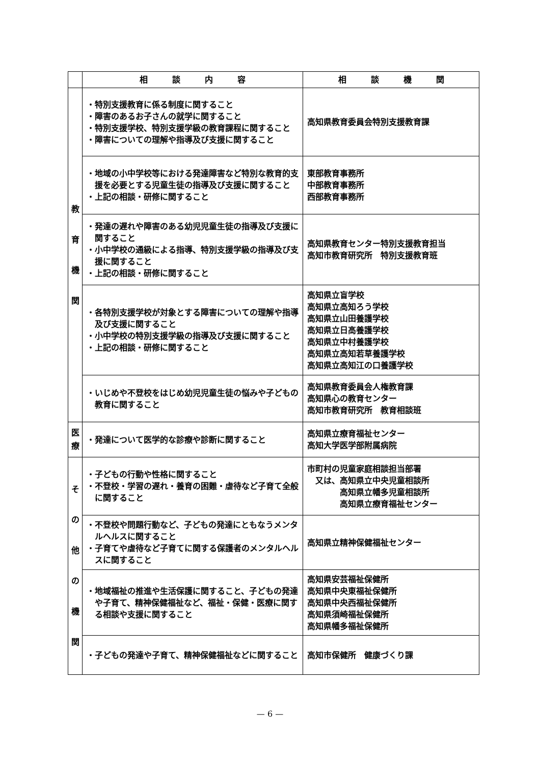| | 相 談 内 容 | 相 談 機 関 |
| --- | --- | --- |
| 教 育 機 関 | ・特別支援教育に係る制度に関すること ・障害のあるお子さんの就学に関すること ・特別支援学校、特別支援学級の教育課程に関すること ・障害についての理解や指導及び支援に関すること | 高知県教育委員会特別支援教育課 |
| | ・地域の小中学校等における発達障害など特別な教育的支援を必要とする児童生徒の指導及び支援に関すること ・上記の相談・研修に関すること | 東部教育事務所 中部教育事務所 西部教育事務所 |
| | ・発達の遅れや障害のある幼児児童生徒の指導及び支援に関すること ・小中学校の通級による指導、特別支援学級の指導及び支援に関すること ・上記の相談・研修に関すること | 高知県教育センター特別支援教育担当 高知市教育研究所 特別支援教育班 |
| | ・各特別支援学校が対象とする障害についての理解や指導及び支援に関すること ・小中学校の特別支援学級の指導及び支援に関すること ・上記の相談・研修に関すること | 高知県立盲学校 高知県立高知ろう学校 高知県立山田養護学校 高知県立日高養護学校 高知県立中村養護学校 高知県立高知若草養護学校 高知県立高知江の口養護学校 |
| | ・いじめや不登校をはじめ幼児児童生徒の悩みや子どもの教育に関すること | 高知県教育委員会人権教育課 高知県心の教育センター 高知市教育研究所 教育相談班 |
| 医 療 | ・発達について医学的な診療や診断に関すること | 高知県立療育福祉センター 高知大学医学部附属病院 |
| そ の 他 の 機 関 | ・子どもの行動や性格に関すること ・不登校・学習の遅れ・養育の困難・虐待など子育て全般に関すること | 市町村の児童家庭相談担当部署 又は、高知県立中央児童相談所 高知県立幡多児童相談所 高知県立療育福祉センター |
| | ・不登校や問題行動など、子どもの発達にともなうメンタルヘルスに関すること ・子育てや虐待など子育てに関する保護者のメンタルヘルスに関すること | 高知県立精神保健福祉センター |
| | ・地域福祉の推進や生活保護に関すること、子どもの発達や子育て、精神保健福祉など、福祉・保健・医療に関する相談や支援に関すること | 高知県安芸福祉保健所 高知県中央東福祉保健所 高知県中央西福祉保健所 高知県須崎福祉保健所 高知県幡多福祉保健所 |
| | ・子どもの発達や子育て、精神保健福祉などに関すること | 高知市保健所 健康づくり課 |
— 6 —